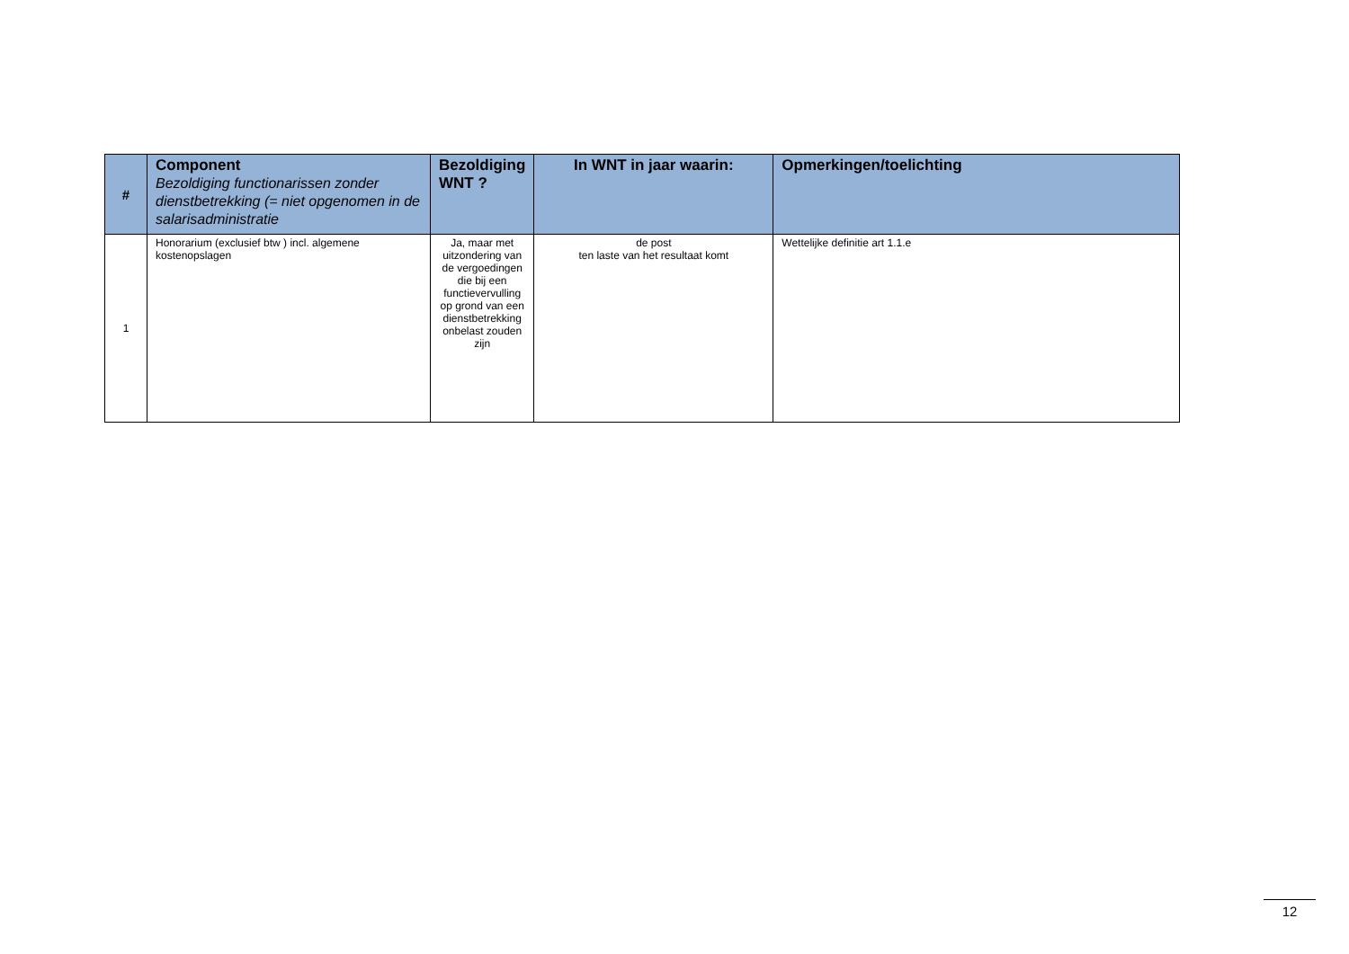| # | Component Bezoldiging functionarissen zonder dienstbetrekking (= niet opgenomen in de salarisadministratie | Bezoldiging WNT ? | In WNT in jaar waarin: | Opmerkingen/toelichting |
| --- | --- | --- | --- | --- |
| 1 | Honorarium (exclusief btw ) incl. algemene kostenopslagen | Ja, maar met uitzondering van de vergoedingen die bij een functievervulling op grond van een dienstbetrekking onbelast zouden zijn | de post ten laste van het resultaat komt | Wettelijke definitie art 1.1.e |
12